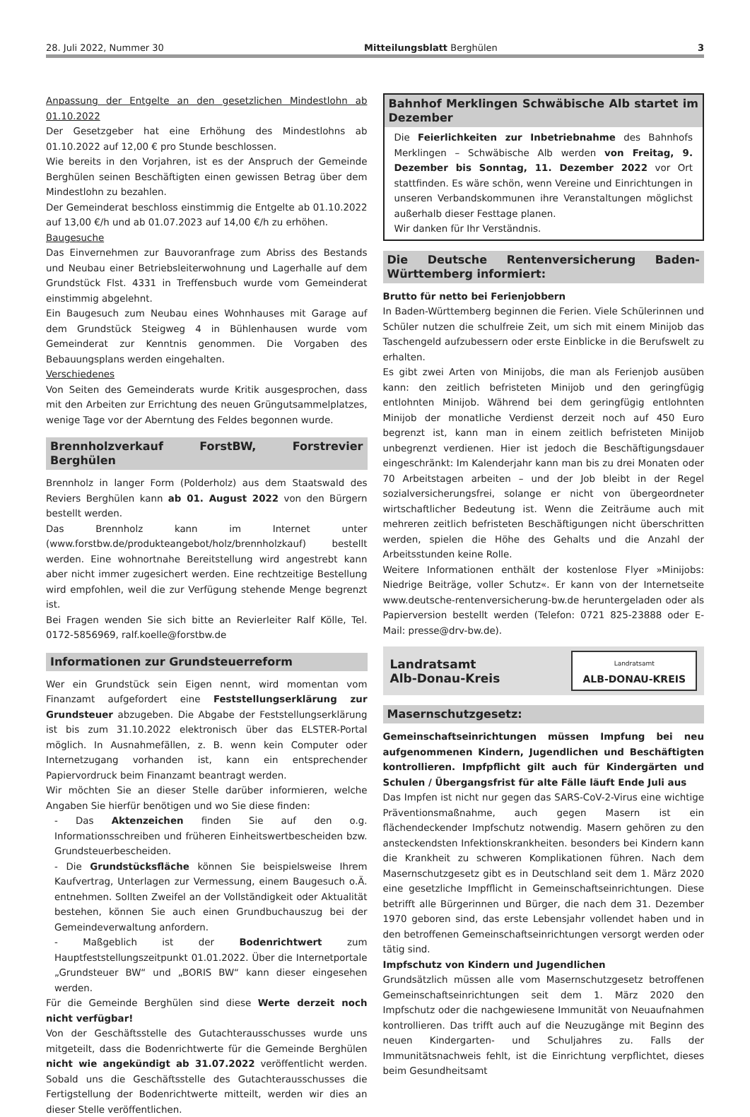28. Juli 2022, Nummer 30 Mitteilungsblatt Berghülen 3
Anpassung der Entgelte an den gesetzlichen Mindestlohn ab 01.10.2022
Der Gesetzgeber hat eine Erhöhung des Mindestlohns ab 01.10.2022 auf 12,00 € pro Stunde beschlossen.
Wie bereits in den Vorjahren, ist es der Anspruch der Gemeinde Berghülen seinen Beschäftigten einen gewissen Betrag über dem Mindestlohn zu bezahlen.
Der Gemeinderat beschloss einstimmig die Entgelte ab 01.10.2022 auf 13,00 €/h und ab 01.07.2023 auf 14,00 €/h zu erhöhen.
Baugesuche
Das Einvernehmen zur Bauvoranfrage zum Abriss des Bestands und Neubau einer Betriebsleiterwohnung und Lagerhalle auf dem Grundstück Flst. 4331 in Treffensbuch wurde vom Gemeinderat einstimmig abgelehnt.
Ein Baugesuch zum Neubau eines Wohnhauses mit Garage auf dem Grundstück Steigweg 4 in Bühlenhausen wurde vom Gemeinderat zur Kenntnis genommen. Die Vorgaben des Bebauungsplans werden eingehalten.
Verschiedenes
Von Seiten des Gemeinderats wurde Kritik ausgesprochen, dass mit den Arbeiten zur Errichtung des neuen Grüngutsammelplatzes, wenige Tage vor der Aberntung des Feldes begonnen wurde.
Brennholzverkauf ForstBW, Forstrevier Berghülen
Brennholz in langer Form (Polderholz) aus dem Staatswald des Reviers Berghülen kann ab 01. August 2022 von den Bürgern bestellt werden.
Das Brennholz kann im Internet unter (www.forstbw.de/produkteangebot/holz/brennholzkauf) bestellt werden. Eine wohnortnahe Bereitstellung wird angestrebt kann aber nicht immer zugesichert werden. Eine rechtzeitige Bestellung wird empfohlen, weil die zur Verfügung stehende Menge begrenzt ist.
Bei Fragen wenden Sie sich bitte an Revierleiter Ralf Kölle, Tel. 0172-5856969, ralf.koelle@forstbw.de
Informationen zur Grundsteuerreform
Wer ein Grundstück sein Eigen nennt, wird momentan vom Finanzamt aufgefordert eine Feststellungserklärung zur Grundsteuer abzugeben. Die Abgabe der Feststellungserklärung ist bis zum 31.10.2022 elektronisch über das ELSTER-Portal möglich. In Ausnahmefällen, z. B. wenn kein Computer oder Internetzugang vorhanden ist, kann ein entsprechender Papiervordruck beim Finanzamt beantragt werden.
Wir möchten Sie an dieser Stelle darüber informieren, welche Angaben Sie hierfür benötigen und wo Sie diese finden:
- Das Aktenzeichen finden Sie auf den o.g. Informationsschreiben und früheren Einheitswertbescheiden bzw. Grundsteuerbescheiden.
- Die Grundstücksfläche können Sie beispielsweise Ihrem Kaufvertrag, Unterlagen zur Vermessung, einem Baugesuch o.Ä. entnehmen. Sollten Zweifel an der Vollständigkeit oder Aktualität bestehen, können Sie auch einen Grundbuchauszug bei der Gemeindeverwaltung anfordern.
- Maßgeblich ist der Bodenrichtwert zum Hauptfeststellungszeitpunkt 01.01.2022. Über die Internetportale „Grundsteuer BW“ und „BORIS BW“ kann dieser eingesehen werden.
Für die Gemeinde Berghülen sind diese Werte derzeit noch nicht verfügbar!
Von der Geschäftsstelle des Gutachterausschusses wurde uns mitgeteilt, dass die Bodenrichtwerte für die Gemeinde Berghülen nicht wie angekündigt ab 31.07.2022 veröffentlicht werden. Sobald uns die Geschäftsstelle des Gutachterausschusses die Fertigstellung der Bodenrichtwerte mitteilt, werden wir dies an dieser Stelle veröffentlichen.
Bahnhof Merklingen Schwäbische Alb startet im Dezember
Die Feierlichkeiten zur Inbetriebnahme des Bahnhofs Merklingen – Schwäbische Alb werden von Freitag, 9. Dezember bis Sonntag, 11. Dezember 2022 vor Ort stattfinden. Es wäre schön, wenn Vereine und Einrichtungen in unseren Verbandskommunen ihre Veranstaltungen möglichst außerhalb dieser Festtage planen.
Wir danken für Ihr Verständnis.
Die Deutsche Rentenversicherung Baden-Württemberg informiert:
Brutto für netto bei Ferienjobbern
In Baden-Württemberg beginnen die Ferien. Viele Schülerinnen und Schüler nutzen die schulfreie Zeit, um sich mit einem Minijob das Taschengeld aufzubessern oder erste Einblicke in die Berufswelt zu erhalten.
Es gibt zwei Arten von Minijobs, die man als Ferienjob ausüben kann: den zeitlich befristeten Minijob und den geringfügig entlohnten Minijob. Während bei dem geringfügig entlohnten Minijob der monatliche Verdienst derzeit noch auf 450 Euro begrenzt ist, kann man in einem zeitlich befristeten Minijob unbegrenzt verdienen. Hier ist jedoch die Beschäftigungsdauer eingeschränkt: Im Kalenderjahr kann man bis zu drei Monaten oder 70 Arbeitstagen arbeiten – und der Job bleibt in der Regel sozialversicherungsfrei, solange er nicht von übergeordneter wirtschaftlicher Bedeutung ist. Wenn die Zeiträume auch mit mehreren zeitlich befristeten Beschäftigungen nicht überschritten werden, spielen die Höhe des Gehalts und die Anzahl der Arbeitsstunden keine Rolle.
Weitere Informationen enthält der kostenlose Flyer »Minijobs: Niedrige Beiträge, voller Schutz«. Er kann von der Internetseite www.deutsche-rentenversicherung-bw.de heruntergeladen oder als Papierversion bestellt werden (Telefon: 0721 825-23888 oder E-Mail: presse@drv-bw.de).
Landratsamt
Alb-Donau-Kreis
Landratsamt
ALB-DONAU-KREIS
Masernschutzgesetz:
Gemeinschaftseinrichtungen müssen Impfung bei neu aufgenommenen Kindern, Jugendlichen und Beschäftigten kontrollieren. Impfpflicht gilt auch für Kindergärten und Schulen / Übergangsfrist für alte Fälle läuft Ende Juli aus
Das Impfen ist nicht nur gegen das SARS-CoV-2-Virus eine wichtige Präventionsmaßnahme, auch gegen Masern ist ein flächendeckender Impfschutz notwendig. Masern gehören zu den ansteckendsten Infektionskrankheiten. besonders bei Kindern kann die Krankheit zu schweren Komplikationen führen. Nach dem Masernschutzgesetz gibt es in Deutschland seit dem 1. März 2020 eine gesetzliche Impfflicht in Gemeinschaftseinrichtungen. Diese betrifft alle Bürgerinnen und Bürger, die nach dem 31. Dezember 1970 geboren sind, das erste Lebensjahr vollendet haben und in den betroffenen Gemeinschaftseinrichtungen versorgt werden oder tätig sind.
Impfschutz von Kindern und Jugendlichen
Grundsätzlich müssen alle vom Masernschutzgesetz betroffenen Gemeinschaftseinrichtungen seit dem 1. März 2020 den Impfschutz oder die nachgewiesene Immunität von Neuaufnahmen kontrollieren. Das trifft auch auf die Neuzugänge mit Beginn des neuen Kindergarten- und Schuljahres zu. Falls der Immunitätsnachweis fehlt, ist die Einrichtung verpflichtet, dieses beim Gesundheitsamt